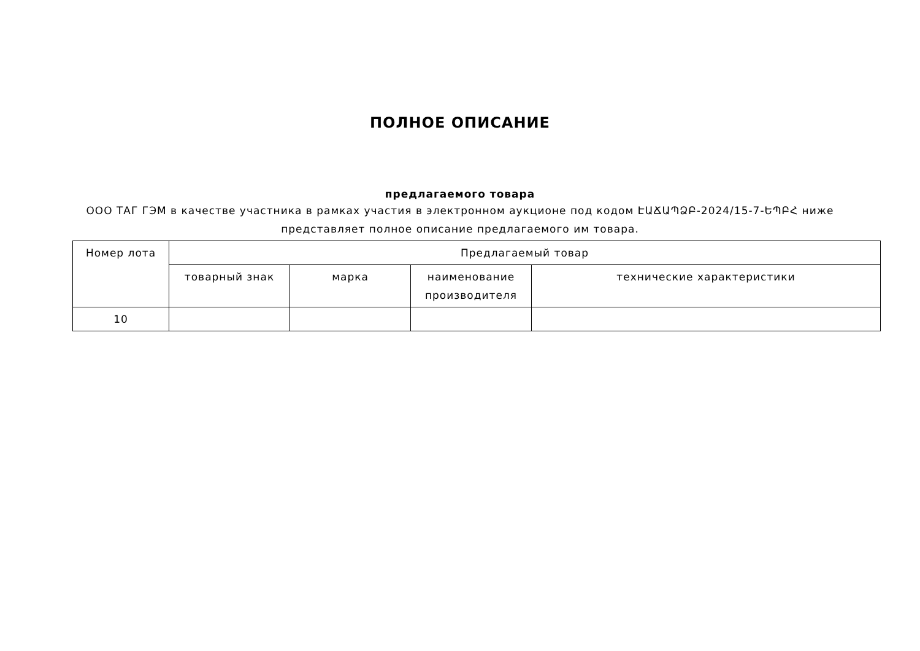ПОЛНОЕ ОПИСАНИЕ
предлагаемого товара
ООО ТАГ ГЭМ в качестве участника в рамках участия в электронном аукционе под кодом ԷԱՃԱՊՁԲ-2024/15-7-ԵՊԲՀ ниже представляет полное описание предлагаемого им товара.
| Номер лота | Предлагаемый товар | | | |
| --- | --- | --- | --- | --- |
| | товарный знак | марка | наименование производителя | технические характеристики |
| 10 | | | | |